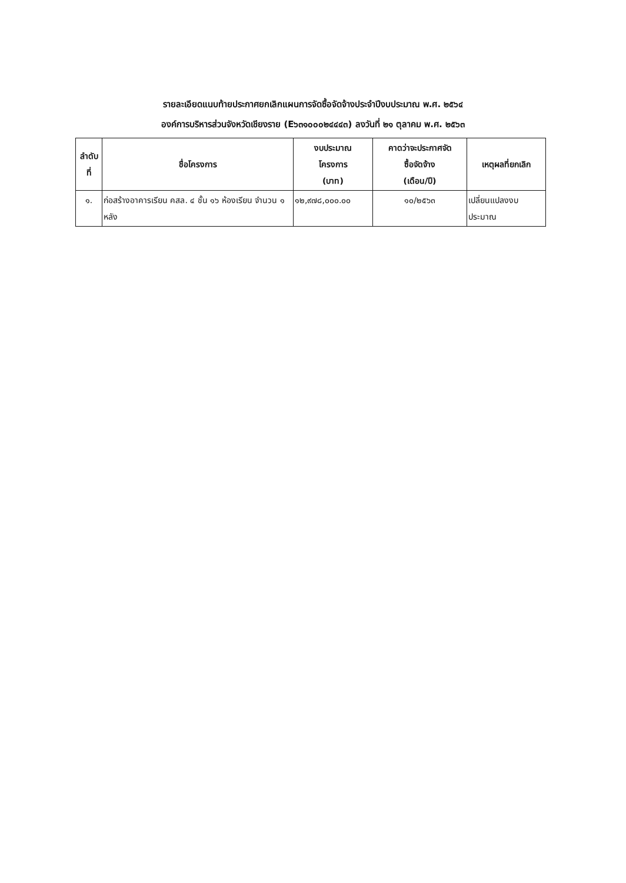รายละเอียดแนบท้ายประกาศยกเลิกแผนการจัดซื้อจัดจ้างประจำปีงบประมาณ พ.ศ. ๒๕๖๔
องค์การบริหารส่วนจังหวัดเชียงราย (E๖๓๑๐๐๐๒๔๔๔๓) ลงวันที่ ๒๑ ตุลาคม พ.ศ. ๒๕๖๓
| ลำดับ ที่ | ชื่อโครงการ | งบประมาณ โครงการ (บาท) | คาดว่าจะประกาศจัด ซื้อจัดจ้าง (เดือน/ปี) | เหตุผลที่ยกเลิก |
| --- | --- | --- | --- | --- |
| ๑. | ก่อสร้างอาคารเรียน คสล. ๔ ชั้น ๑๖ ห้องเรียน จำนวน ๑ หลัง | ๑๒,๙๗๘,๐๐๐.๐๐ | ๑๐/๒๕๖๓ | เปลี่ยนแปลงงบประมาณ |